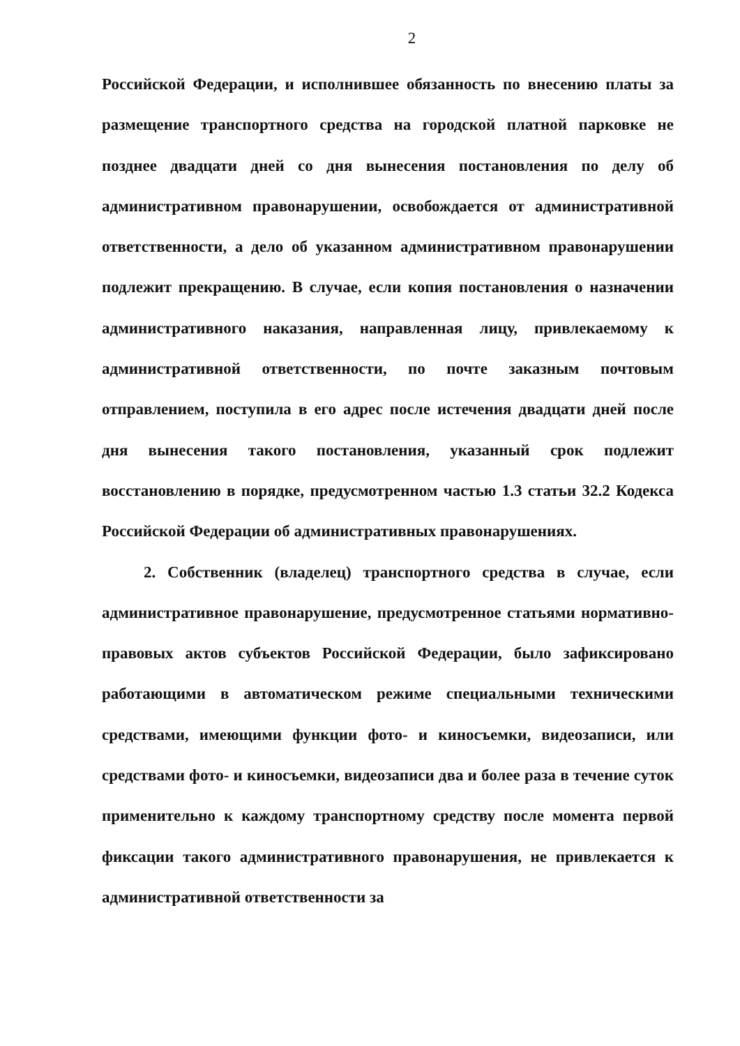2
Российской Федерации, и исполнившее обязанность по внесению платы за размещение транспортного средства на городской платной парковке не позднее двадцати дней со дня вынесения постановления по делу об административном правонарушении, освобождается от административной ответственности, а дело об указанном административном правонарушении подлежит прекращению. В случае, если копия постановления о назначении административного наказания, направленная лицу, привлекаемому к административной ответственности, по почте заказным почтовым отправлением, поступила в его адрес после истечения двадцати дней после дня вынесения такого постановления, указанный срок подлежит восстановлению в порядке, предусмотренном частью 1.3 статьи 32.2 Кодекса Российской Федерации об административных правонарушениях.
2. Собственник (владелец) транспортного средства в случае, если административное правонарушение, предусмотренное статьями нормативно-правовых актов субъектов Российской Федерации, было зафиксировано работающими в автоматическом режиме специальными техническими средствами, имеющими функции фото- и киносъемки, видеозаписи, или средствами фото- и киносъемки, видеозаписи два и более раза в течение суток применительно к каждому транспортному средству после момента первой фиксации такого административного правонарушения, не привлекается к административной ответственности за